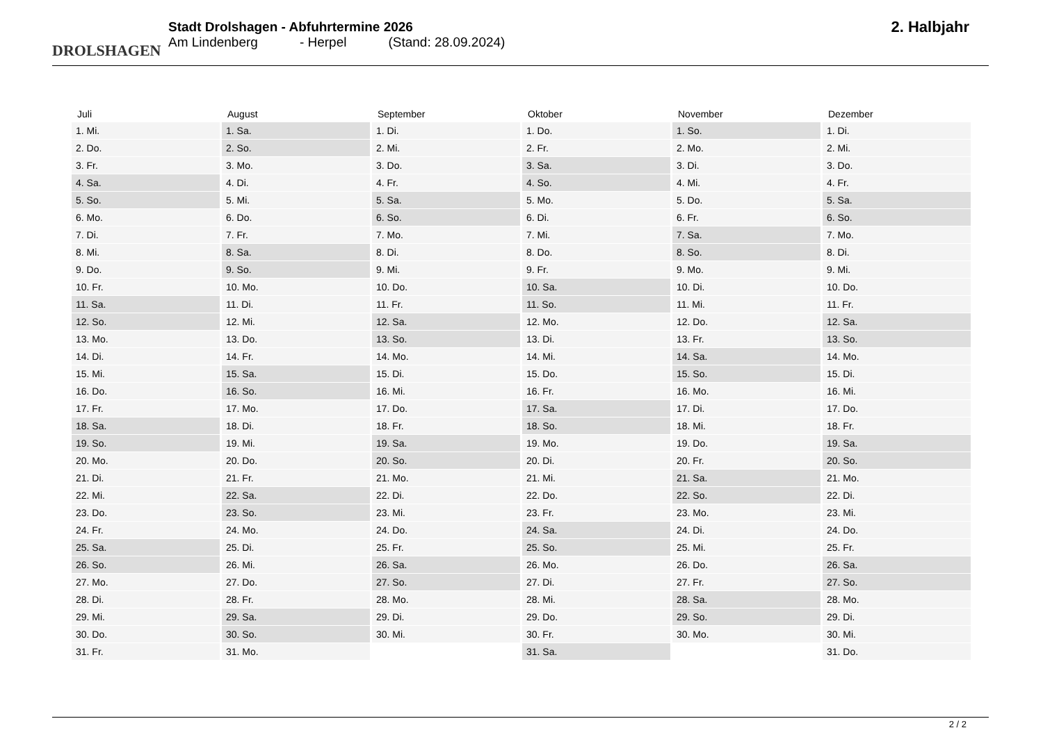DROLSHAGEN
Stadt Drolshagen - Abfuhrtermine 2026
Am Lindenberg - Herpel (Stand: 28.09.2024)
2. Halbjahr
| Juli | August | September | Oktober | November | Dezember |
| --- | --- | --- | --- | --- | --- |
| 1. Mi. | 1. Sa. | 1. Di. | 1. Do. | 1. So. | 1. Di. |
| 2. Do. | 2. So. | 2. Mi. | 2. Fr. | 2. Mo. | 2. Mi. |
| 3. Fr. | 3. Mo. | 3. Do. | 3. Sa. | 3. Di. | 3. Do. |
| 4. Sa. | 4. Di. | 4. Fr. | 4. So. | 4. Mi. | 4. Fr. |
| 5. So. | 5. Mi. | 5. Sa. | 5. Mo. | 5. Do. | 5. Sa. |
| 6. Mo. | 6. Do. | 6. So. | 6. Di. | 6. Fr. | 6. So. |
| 7. Di. | 7. Fr. | 7. Mo. | 7. Mi. | 7. Sa. | 7. Mo. |
| 8. Mi. | 8. Sa. | 8. Di. | 8. Do. | 8. So. | 8. Di. |
| 9. Do. | 9. So. | 9. Mi. | 9. Fr. | 9. Mo. | 9. Mi. |
| 10. Fr. | 10. Mo. | 10. Do. | 10. Sa. | 10. Di. | 10. Do. |
| 11. Sa. | 11. Di. | 11. Fr. | 11. So. | 11. Mi. | 11. Fr. |
| 12. So. | 12. Mi. | 12. Sa. | 12. Mo. | 12. Do. | 12. Sa. |
| 13. Mo. | 13. Do. | 13. So. | 13. Di. | 13. Fr. | 13. So. |
| 14. Di. | 14. Fr. | 14. Mo. | 14. Mi. | 14. Sa. | 14. Mo. |
| 15. Mi. | 15. Sa. | 15. Di. | 15. Do. | 15. So. | 15. Di. |
| 16. Do. | 16. So. | 16. Mi. | 16. Fr. | 16. Mo. | 16. Mi. |
| 17. Fr. | 17. Mo. | 17. Do. | 17. Sa. | 17. Di. | 17. Do. |
| 18. Sa. | 18. Di. | 18. Fr. | 18. So. | 18. Mi. | 18. Fr. |
| 19. So. | 19. Mi. | 19. Sa. | 19. Mo. | 19. Do. | 19. Sa. |
| 20. Mo. | 20. Do. | 20. So. | 20. Di. | 20. Fr. | 20. So. |
| 21. Di. | 21. Fr. | 21. Mo. | 21. Mi. | 21. Sa. | 21. Mo. |
| 22. Mi. | 22. Sa. | 22. Di. | 22. Do. | 22. So. | 22. Di. |
| 23. Do. | 23. So. | 23. Mi. | 23. Fr. | 23. Mo. | 23. Mi. |
| 24. Fr. | 24. Mo. | 24. Do. | 24. Sa. | 24. Di. | 24. Do. |
| 25. Sa. | 25. Di. | 25. Fr. | 25. So. | 25. Mi. | 25. Fr. |
| 26. So. | 26. Mi. | 26. Sa. | 26. Mo. | 26. Do. | 26. Sa. |
| 27. Mo. | 27. Do. | 27. So. | 27. Di. | 27. Fr. | 27. So. |
| 28. Di. | 28. Fr. | 28. Mo. | 28. Mi. | 28. Sa. | 28. Mo. |
| 29. Mi. | 29. Sa. | 29. Di. | 29. Do. | 29. So. | 29. Di. |
| 30. Do. | 30. So. | 30. Mi. | 30. Fr. | 30. Mo. | 30. Mi. |
| 31. Fr. | 31. Mo. | | 31. Sa. | | 31. Do. |
2 / 2